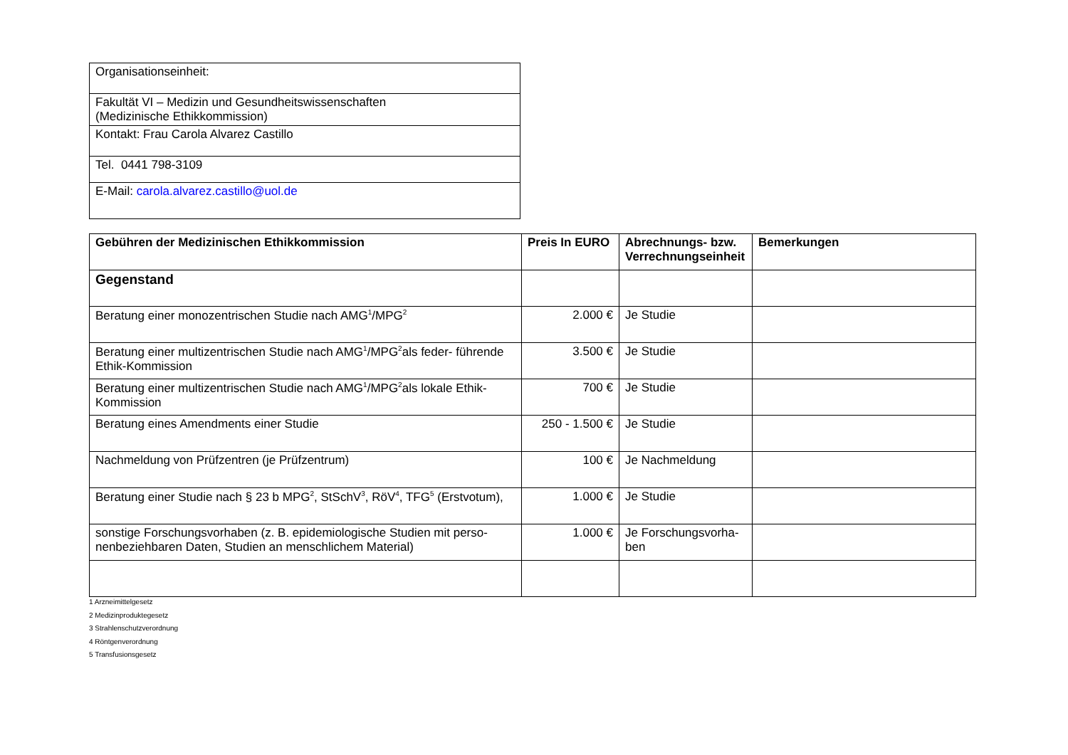| Organisationseinheit: |
| Fakultät VI – Medizin und Gesundheitswissenschaften (Medizinische Ethikkommission) |
| Kontakt: Frau Carola Alvarez Castillo |
| Tel. 0441 798-3109 |
| E-Mail: carola.alvarez.castillo@uol.de |
| Gebühren der Medizinischen Ethikkommission | Preis In EURO | Abrechnungs- bzw. Verrechnungseinheit | Bemerkungen |
| --- | --- | --- | --- |
| Gegenstand | | | |
| Beratung einer monozentrischen Studie nach AMG<sup>1</sup>/MPG<sup>2</sup> | 2.000 € | Je Studie | |
| Beratung einer multizentrischen Studie nach AMG<sup>1</sup>/MPG<sup>2</sup>als feder- führende Ethik-Kommission | 3.500 € | Je Studie | |
| Beratung einer multizentrischen Studie nach AMG<sup>1</sup>/MPG<sup>2</sup>als lokale Ethik-Kommission | 700 € | Je Studie | |
| Beratung eines Amendments einer Studie | 250 - 1.500 € | Je Studie | |
| Nachmeldung von Prüfzentren (je Prüfzentrum) | 100 € | Je Nachmeldung | |
| Beratung einer Studie nach § 23 b MPG<sup>2</sup>, StSchV<sup>3</sup>, RöV<sup>4</sup>, TFG<sup>5</sup> (Erstvotum), | 1.000 € | Je Studie | |
| sonstige Forschungsvorhaben (z. B. epidemiologische Studien mit perso-nenbeziehbaren Daten, Studien an menschlichem Material) | 1.000 € | Je Forschungsvorha-ben | |
1 Arzneimittelgesetz
2 Medizinproduktegesetz
3 Strahlenschutzverordnung
4 Röntgenverordnung
5 Transfusionsgesetz